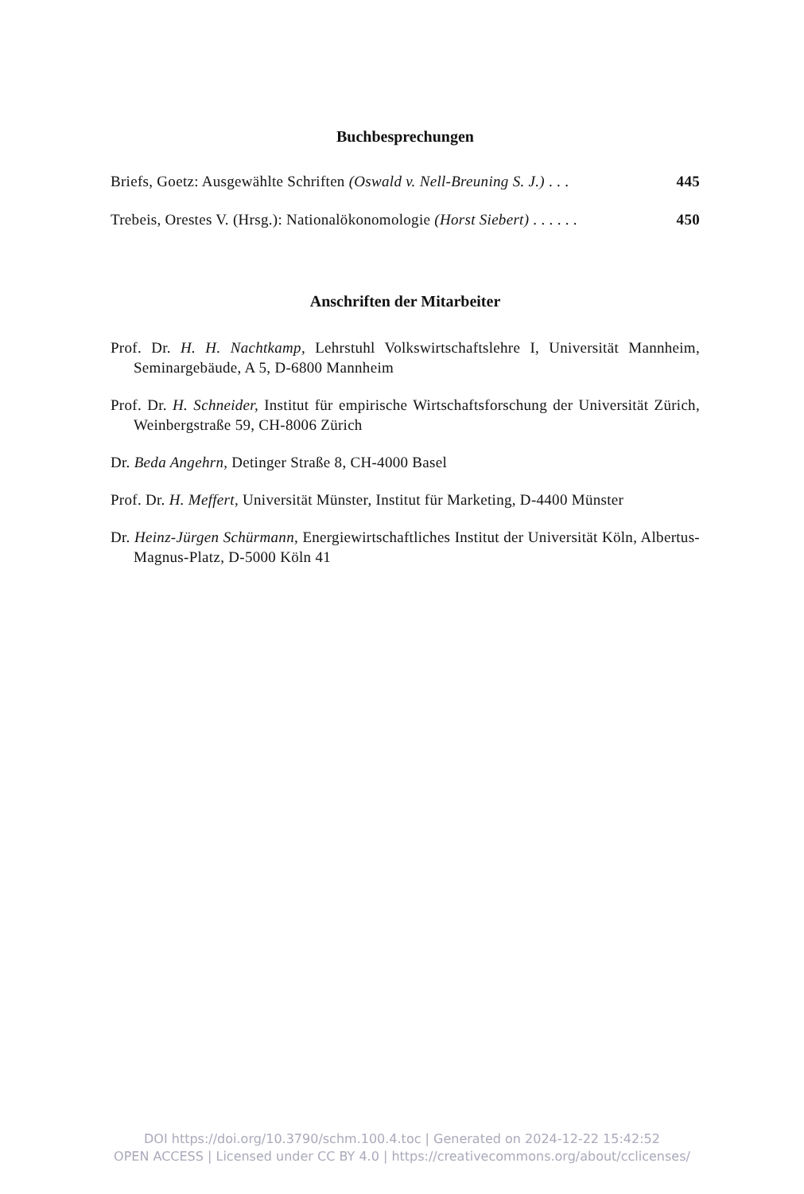Buchbesprechungen
Briefs, Goetz: Ausgewählte Schriften (Oswald v. Nell-Breuning S. J.) . . . 445
Trebeis, Orestes V. (Hrsg.): Nationalökonomologie (Horst Siebert) . . . . . . 450
Anschriften der Mitarbeiter
Prof. Dr. H. H. Nachtkamp, Lehrstuhl Volkswirtschaftslehre I, Universität Mannheim, Seminargebäude, A 5, D-6800 Mannheim
Prof. Dr. H. Schneider, Institut für empirische Wirtschaftsforschung der Universität Zürich, Weinbergstraße 59, CH-8006 Zürich
Dr. Beda Angehrn, Detinger Straße 8, CH-4000 Basel
Prof. Dr. H. Meffert, Universität Münster, Institut für Marketing, D-4400 Münster
Dr. Heinz-Jürgen Schürmann, Energiewirtschaftliches Institut der Universität Köln, Albertus-Magnus-Platz, D-5000 Köln 41
DOI https://doi.org/10.3790/schm.100.4.toc | Generated on 2024-12-22 15:42:52
OPEN ACCESS | Licensed under CC BY 4.0 | https://creativecommons.org/about/cclicenses/